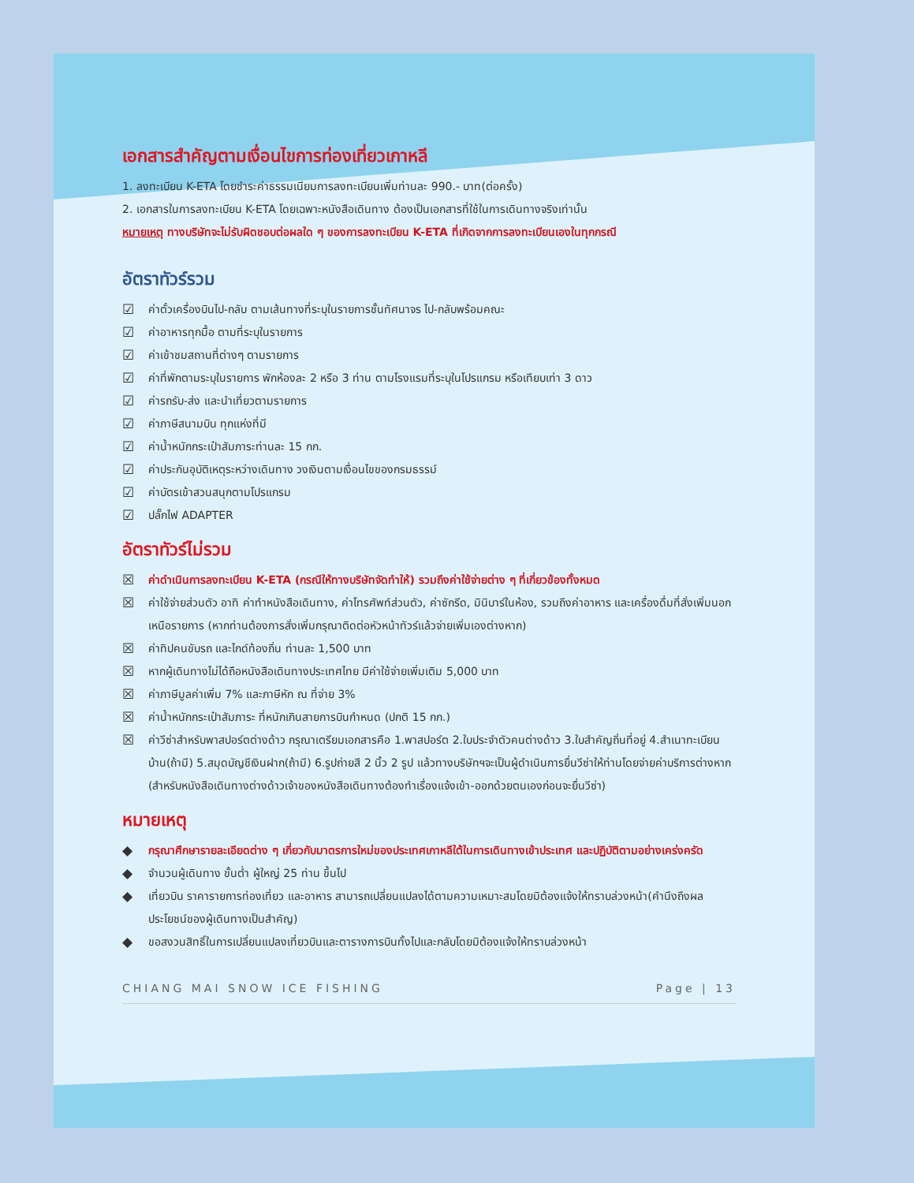เอกสารสำคัญตามเงื่อนไขการท่องเที่ยวเกาหลี
1. ลงทะเบียน K-ETA โดยชำระค่าธรรมเนียมการลงทะเบียนเพิ่มท่านละ 990.- บาท(ต่อครั้ง)
2. เอกสารในการลงทะเบียน K-ETA โดยเฉพาะหนังสือเดินทาง ต้องเป็นเอกสารที่ใช้ในการเดินทางจริงเท่านั้น
หมายเหตุ ทางบริษัทจะไม่รับผิดชอบต่อผลใด ๆ ของการลงทะเบียน K-ETA ที่เกิดจากการลงทะเบียนเองในทุกกรณี
อัตราทัวร์รวม
☑ ค่าตั๋วเครื่องบินไป-กลับ ตามเส้นทางที่ระบุในรายการชั้นทัศนาจร ไป-กลับพร้อมคณะ
☑ ค่าอาหารทุกมื้อ ตามที่ระบุในรายการ
☑ ค่าเข้าชมสถานที่ต่างๆ ตามรายการ
☑ ค่าที่พักตามระบุในรายการ พักห้องละ 2 หรือ 3 ท่าน ตามโรงแรมที่ระบุในโปรแกรม หรือเทียบเท่า 3 ดาว
☑ ค่ารถรับ-ส่ง และนำเที่ยวตามรายการ
☑ ค่าภาษีสนามบิน ทุกแห่งที่มี
☑ ค่าน้ำหนักกระเป๋าสัมภาระท่านละ 15 กก.
☑ ค่าประกันอุบัติเหตุระหว่างเดินทาง วงเงินตามเงื่อนไขของกรมธรรม์
☑ ค่าบัตรเข้าสวนสนุกตามโปรแกรม
☑ ปลั๊กไฟ ADAPTER
อัตราทัวร์ไม่รวม
☒ ค่าดำเนินการลงทะเบียน K-ETA (กรณีให้ทางบริษัทจัดทำให้) รวมถึงค่าใช้จ่ายต่าง ๆ ที่เกี่ยวข้องทั้งหมด
☒ ค่าใช้จ่ายส่วนตัว อาทิ ค่าทำหนังสือเดินทาง, ค่าโทรศัพท์ส่วนตัว, ค่าซักรีด, มินิบาร์ในห้อง, รวมถึงค่าอาหาร และเครื่องดื่มที่สั่งเพิ่มนอกเหนือรายการ (หากท่านต้องการสั่งเพิ่มกรุณาติดต่อหัวหน้าทัวร์แล้วจ่ายเพิ่มเองต่างหาก)
☒ ค่าทิปคนขับรถ และไกด์ท้องถิ่น ท่านละ 1,500 บาท
☒ หากผู้เดินทางไม่ได้ถือหนังสือเดินทางประเทศไทย มีค่าใช้จ่ายเพิ่มเติม 5,000 บาท
☒ ค่าภาษีมูลค่าเพิ่ม 7% และภาษีหัก ณ ที่จ่าย 3%
☒ ค่าน้ำหนักกระเป๋าสัมภาระ ที่หนักเกินสายการบินกำหนด (ปกติ 15 กก.)
☒ ค่าวีซ่าสำหรับพาสปอร์ตต่างด้าว กรุณาเตรียมเอกสารคือ 1.พาสปอร์ต 2.ใบประจำตัวคนต่างด้าว 3.ใบสำคัญถิ่นที่อยู่ 4.สำเนาทะเบียนบ้าน(ถ้ามี) 5.สมุดบัญชีเงินฝาก(ถ้ามี) 6.รูปถ่ายสี 2 นิ้ว 2 รูป แล้วทางบริษัทฯจะเป็นผู้ดำเนินการยื่นวีซ่าให้ท่านโดยจ่ายค่าบริการต่างหาก (สำหรับหนังสือเดินทางต่างด้าวเจ้าของหนังสือเดินทางต้องทำเรื่องแจ้งเข้า-ออกด้วยตนเองก่อนจะยื่นวีซ่า)
หมายเหตุ
◆ กรุณาศึกษารายละเอียดต่าง ๆ เกี่ยวกับมาตรการใหม่ของประเทศเกาหลีใต้ในการเดินทางเข้าประเทศ และปฏิบัติตามอย่างเคร่งครัด
◆ จำนวนผู้เดินทาง ขั้นต่ำ ผู้ใหญ่ 25 ท่าน ขึ้นไป
◆ เที่ยวบิน ราคารายการท่องเที่ยว และอาหาร สามารถเปลี่ยนแปลงได้ตามความเหมาะสมโดยมิต้องแจ้งให้ทราบล่วงหน้า(คำนึงถึงผลประโยชน์ของผู้เดินทางเป็นสำคัญ)
◆ ขอสงวนสิทธิ์ในการเปลี่ยนแปลงเที่ยวบินและตารางการบินทั้งไปและกลับโดยมิต้องแจ้งให้ทราบล่วงหน้า
CHIANG MAI SNOW ICE FISHING Page | 13